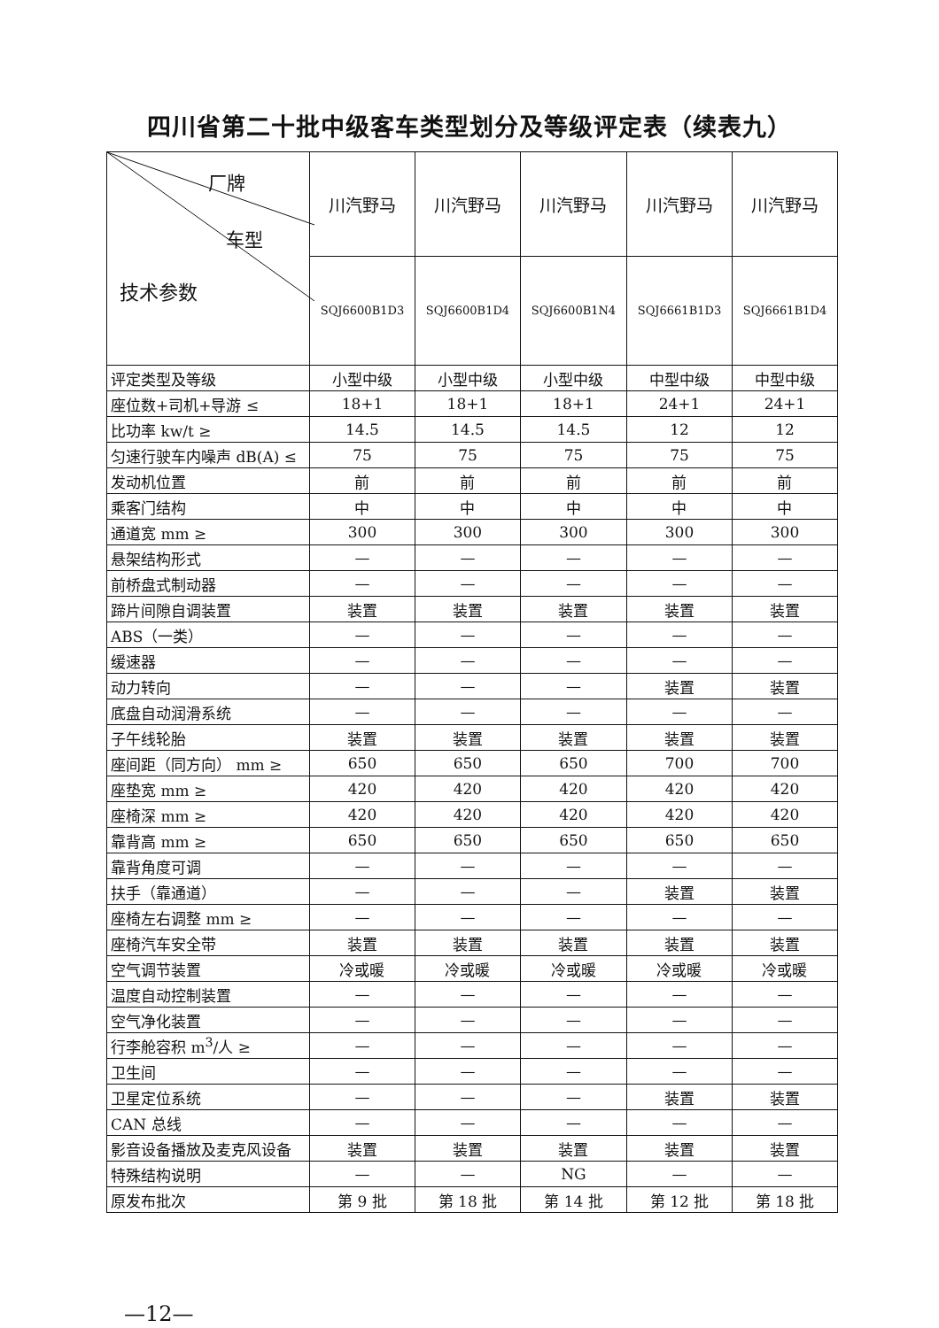四川省第二十批中级客车类型划分及等级评定表（续表九）
| 厂牌 车型 技术参数 | 川汽野马 | 川汽野马 | 川汽野马 | 川汽野马 | 川汽野马 |
| --- | --- | --- | --- | --- | --- |
| | SQJ6600B1D3 | SQJ6600B1D4 | SQJ6600B1N4 | SQJ6661B1D3 | SQJ6661B1D4 |
| 评定类型及等级 | 小型中级 | 小型中级 | 小型中级 | 中型中级 | 中型中级 |
| 座位数+司机+导游 ≤ | 18+1 | 18+1 | 18+1 | 24+1 | 24+1 |
| 比功率 kw/t ≥ | 14.5 | 14.5 | 14.5 | 12 | 12 |
| 匀速行驶车内噪声 dB(A) ≤ | 75 | 75 | 75 | 75 | 75 |
| 发动机位置 | 前 | 前 | 前 | 前 | 前 |
| 乘客门结构 | 中 | 中 | 中 | 中 | 中 |
| 通道宽 mm ≥ | 300 | 300 | 300 | 300 | 300 |
| 悬架结构形式 | — | — | — | — | — |
| 前桥盘式制动器 | — | — | — | — | — |
| 蹄片间隙自调装置 | 装置 | 装置 | 装置 | 装置 | 装置 |
| ABS（一类） | — | — | — | — | — |
| 缓速器 | — | — | — | — | — |
| 动力转向 | — | — | — | 装置 | 装置 |
| 底盘自动润滑系统 | — | — | — | — | — |
| 子午线轮胎 | 装置 | 装置 | 装置 | 装置 | 装置 |
| 座间距（同方向） mm ≥ | 650 | 650 | 650 | 700 | 700 |
| 座垫宽 mm ≥ | 420 | 420 | 420 | 420 | 420 |
| 座椅深 mm ≥ | 420 | 420 | 420 | 420 | 420 |
| 靠背高 mm ≥ | 650 | 650 | 650 | 650 | 650 |
| 靠背角度可调 | — | — | — | — | — |
| 扶手（靠通道） | — | — | — | 装置 | 装置 |
| 座椅左右调整 mm ≥ | — | — | — | — | — |
| 座椅汽车安全带 | 装置 | 装置 | 装置 | 装置 | 装置 |
| 空气调节装置 | 冷或暖 | 冷或暖 | 冷或暖 | 冷或暖 | 冷或暖 |
| 温度自动控制装置 | — | — | — | — | — |
| 空气净化装置 | — | — | — | — | — |
| 行李舱容积 m<sup>3</sup>/人 ≥ | — | — | — | — | — |
| 卫生间 | — | — | — | — | — |
| 卫星定位系统 | — | — | — | 装置 | 装置 |
| CAN 总线 | — | — | — | — | — |
| 影音设备播放及麦克风设备 | 装置 | 装置 | 装置 | 装置 | 装置 |
| 特殊结构说明 | — | — | NG | — | — |
| 原发布批次 | 第 9 批 | 第 18 批 | 第 14 批 | 第 12 批 | 第 18 批 |
—12—